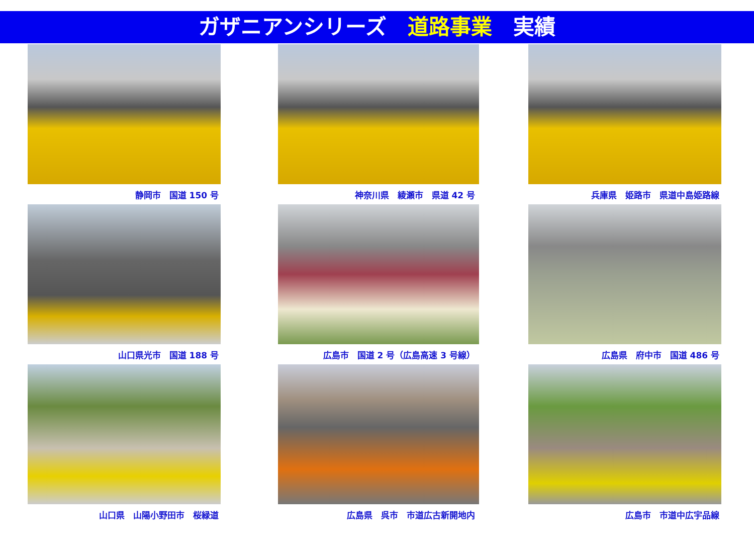ガザニアンシリーズ　道路事業　実績
静岡市　国道 150 号
神奈川県　綾瀬市　県道 42 号
兵庫県　姫路市　県道中島姫路線
山口県光市　国道 188 号
広島市　国道 2 号（広島高速 3 号線）
広島県　府中市　国道 486 号
山口県　山陽小野田市　桜緑道
広島県　呉市　市道広古新開地内
広島市　市道中広宇品線